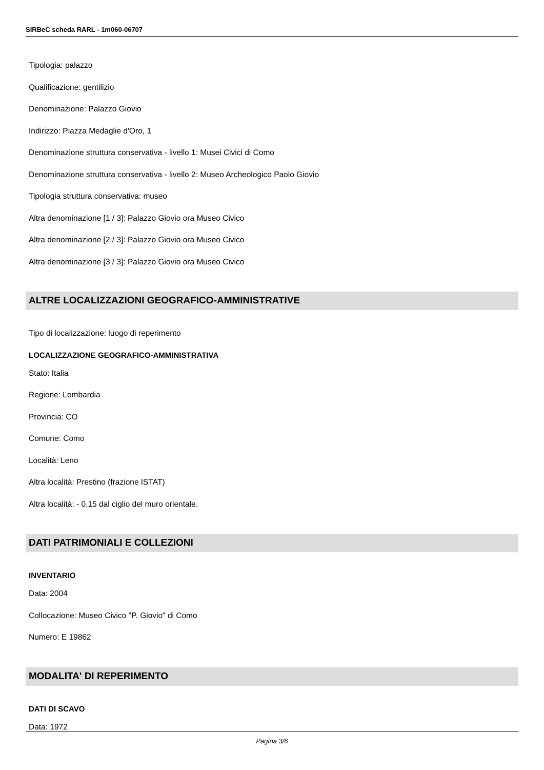SIRBeC scheda RARL - 1m060-06707
Tipologia: palazzo
Qualificazione: gentilizio
Denominazione: Palazzo Giovio
Indirizzo: Piazza Medaglie d'Oro, 1
Denominazione struttura conservativa - livello 1: Musei Civici di Como
Denominazione struttura conservativa - livello 2: Museo Archeologico Paolo Giovio
Tipologia struttura conservativa: museo
Altra denominazione [1 / 3]: Palazzo Giovio ora Museo Civico
Altra denominazione [2 / 3]: Palazzo Giovio ora Museo Civico
Altra denominazione [3 / 3]: Palazzo Giovio ora Museo Civico
ALTRE LOCALIZZAZIONI GEOGRAFICO-AMMINISTRATIVE
Tipo di localizzazione: luogo di reperimento
LOCALIZZAZIONE GEOGRAFICO-AMMINISTRATIVA
Stato: Italia
Regione: Lombardia
Provincia: CO
Comune: Como
Località: Leno
Altra località: Prestino (frazione ISTAT)
Altra località: - 0,15 dal ciglio del muro orientale.
DATI PATRIMONIALI E COLLEZIONI
INVENTARIO
Data: 2004
Collocazione: Museo Civico "P. Giovio" di Como
Numero: E 19862
MODALITA' DI REPERIMENTO
DATI DI SCAVO
Data: 1972
Pagina 3/6